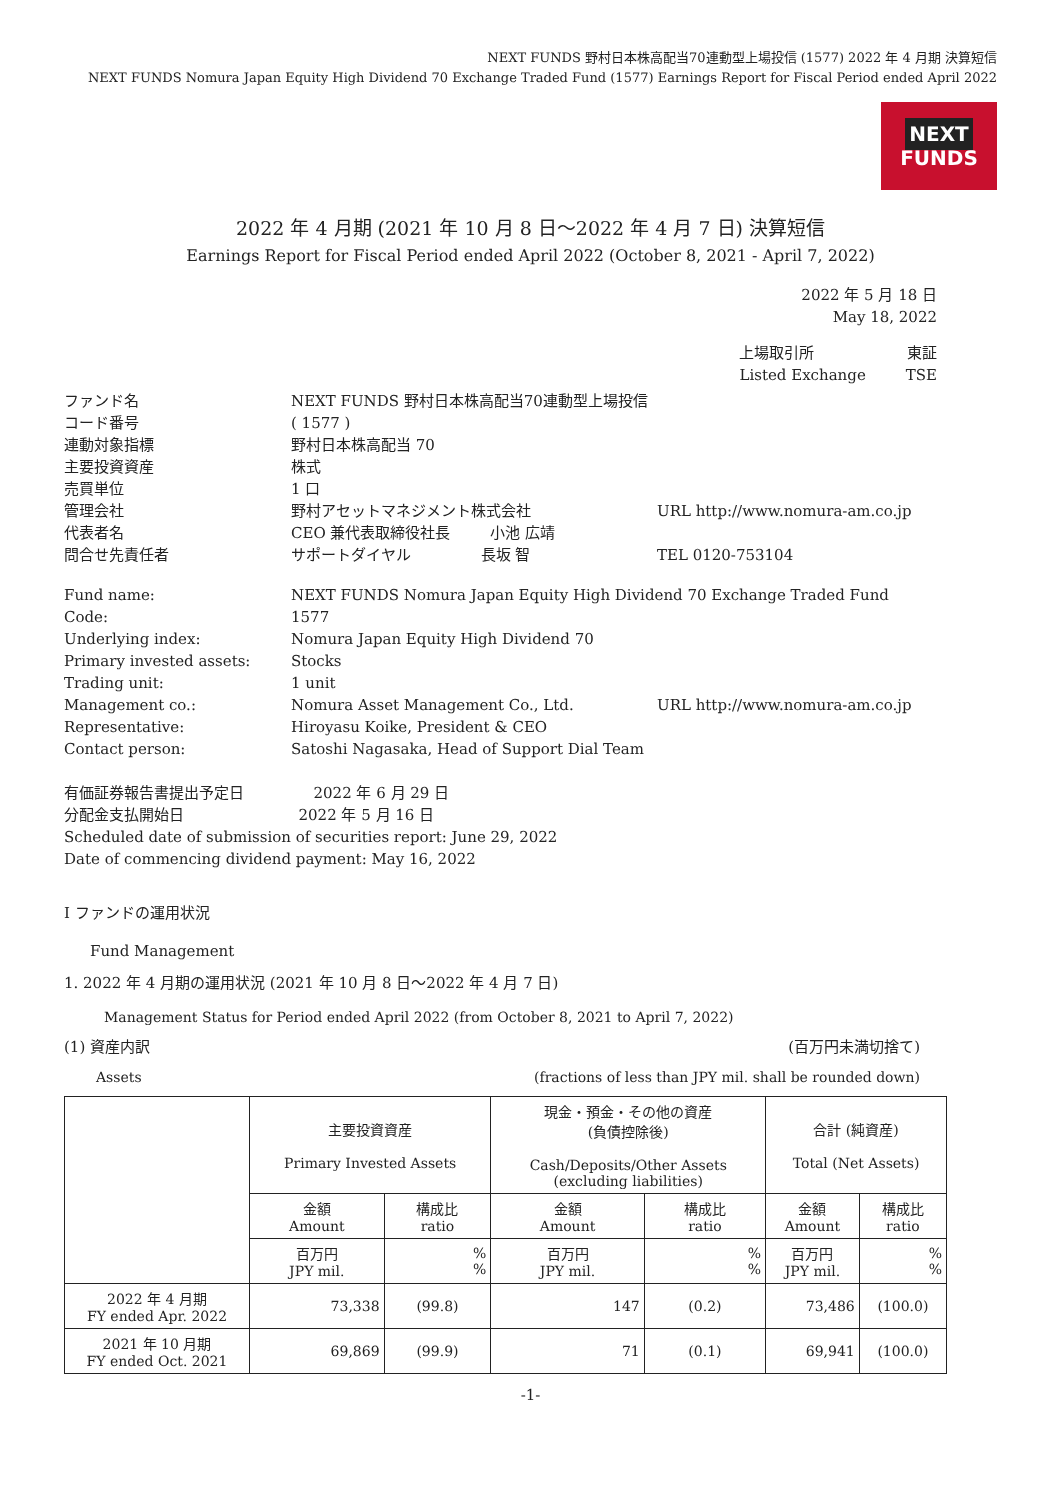NEXT FUNDS 野村日本株高配当70連動型上場投信 (1577) 2022 年 4 月期 決算短信
NEXT FUNDS Nomura Japan Equity High Dividend 70 Exchange Traded Fund (1577) Earnings Report for Fiscal Period ended April 2022
NEXT FUNDS
2022 年 4 月期 (2021 年 10 月 8 日～2022 年 4 月 7 日) 決算短信
Earnings Report for Fiscal Period ended April 2022 (October 8, 2021 - April 7, 2022)
2022 年 5 月 18 日
May 18, 2022
上場取引所
Listed Exchange
東証
TSE
ファンド名
NEXT FUNDS 野村日本株高配当70連動型上場投信
コード番号
( 1577 )
連動対象指標
野村日本株高配当 70
主要投資資産
株式
売買単位
1 口
管理会社
野村アセットマネジメント株式会社
URL http://www.nomura-am.co.jp
代表者名
CEO 兼代表取締役社長 　　 小池 広靖
問合せ先責任者
サポートダイヤル 　　　　 長坂 智
TEL 0120-753104
Fund name:
NEXT FUNDS Nomura Japan Equity High Dividend 70 Exchange Traded Fund
Code:
1577
Underlying index:
Nomura Japan Equity High Dividend 70
Primary invested assets:
Stocks
Trading unit:
1 unit
Management co.:
Nomura Asset Management Co., Ltd.
URL http://www.nomura-am.co.jp
Representative:
Hiroyasu Koike, President & CEO
Contact person:
Satoshi Nagasaka, Head of Support Dial Team
有価証券報告書提出予定日 　　　　 2022 年 6 月 29 日
分配金支払開始日 　　　　　　　 2022 年 5 月 16 日
Scheduled date of submission of securities report: June 29, 2022
Date of commencing dividend payment: May 16, 2022
Ⅰ ファンドの運用状況
Fund Management
1. 2022 年 4 月期の運用状況 (2021 年 10 月 8 日～2022 年 4 月 7 日)
Management Status for Period ended April 2022 (from October 8, 2021 to April 7, 2022)
(1) 資産内訳 (百万円未満切捨て)
Assets (fractions of less than JPY mil. shall be rounded down)
| | 主要投資資産 Primary Invested Assets | | 現金・預金・その他の資産 (負債控除後) Cash/Deposits/Other Assets (excluding liabilities) | | 合計 (純資産) Total (Net Assets) | |
| --- | --- | --- | --- | --- | --- | --- |
| | 金額 Amount | 構成比 ratio | 金額 Amount | 構成比 ratio | 金額 Amount | 構成比 ratio |
| | 百万円 JPY mil. | % % | 百万円 JPY mil. | % % | 百万円 JPY mil. | % % |
| 2022 年 4 月期 FY ended Apr. 2022 | 73,338 | (99.8) | 147 | (0.2) | 73,486 | (100.0) |
| 2021 年 10 月期 FY ended Oct. 2021 | 69,869 | (99.9) | 71 | (0.1) | 69,941 | (100.0) |
-1-